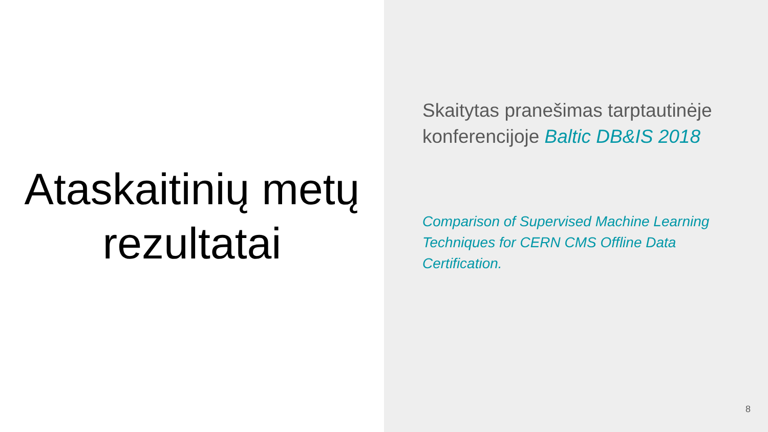Ataskaitinių metų
rezultatai
Skaitytas pranešimas tarptautinėje konferencijoje Baltic DB&IS 2018
Comparison of Supervised Machine Learning Techniques for CERN CMS Offline Data Certification.
8